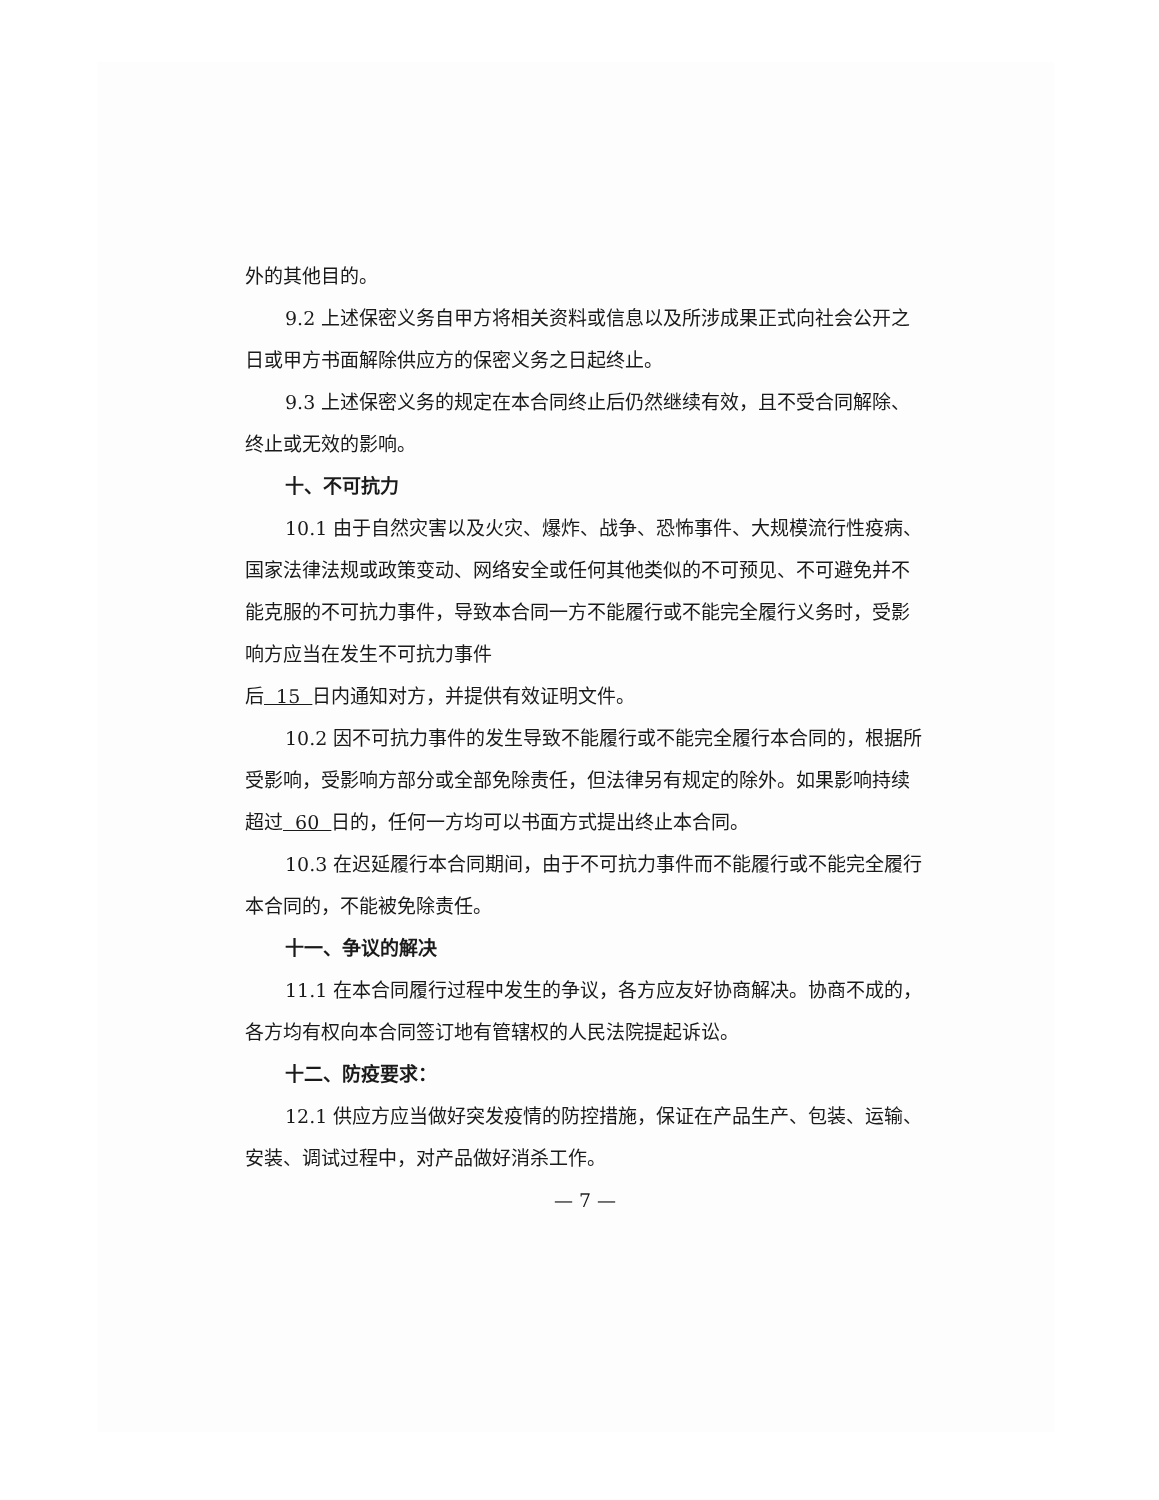外的其他目的。
9.2 上述保密义务自甲方将相关资料或信息以及所涉成果正式向社会公开之日或甲方书面解除供应方的保密义务之日起终止。
9.3 上述保密义务的规定在本合同终止后仍然继续有效，且不受合同解除、终止或无效的影响。
十、不可抗力
10.1 由于自然灾害以及火灾、爆炸、战争、恐怖事件、大规模流行性疫病、国家法律法规或政策变动、网络安全或任何其他类似的不可预见、不可避免并不能克服的不可抗力事件，导致本合同一方不能履行或不能完全履行义务时，受影响方应当在发生不可抗力事件
后 15 日内通知对方，并提供有效证明文件。
10.2 因不可抗力事件的发生导致不能履行或不能完全履行本合同的，根据所受影响，受影响方部分或全部免除责任，但法律另有规定的除外。如果影响持续超过 60 日的，任何一方均可以书面方式提出终止本合同。
10.3 在迟延履行本合同期间，由于不可抗力事件而不能履行或不能完全履行本合同的，不能被免除责任。
十一、争议的解决
11.1 在本合同履行过程中发生的争议，各方应友好协商解决。协商不成的，各方均有权向本合同签订地有管辖权的人民法院提起诉讼。
十二、防疫要求：
12.1 供应方应当做好突发疫情的防控措施，保证在产品生产、包装、运输、安装、调试过程中，对产品做好消杀工作。
— 7 —